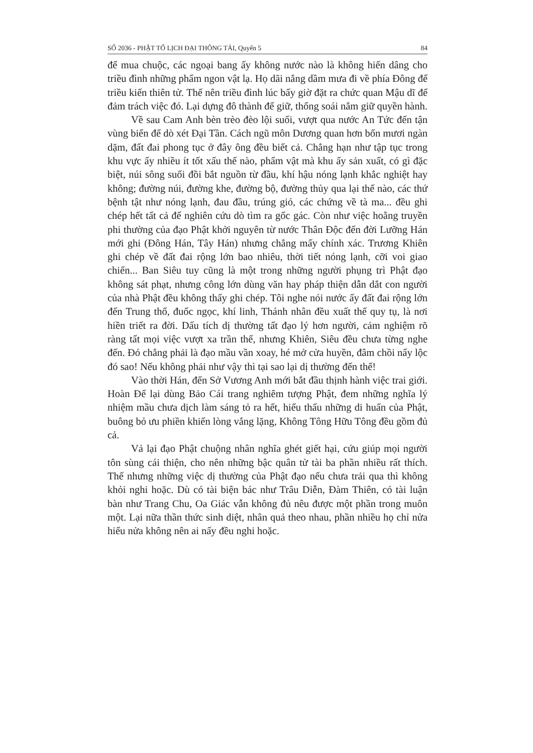SỐ 2036 - PHẬT TỔ LỊCH ĐẠI THÔNG TẢI, Quyển 5 84
để mua chuộc, các ngoại bang ấy không nước nào là không hiến dâng cho triều đình những phẩm ngon vật lạ. Họ dãi nắng dầm mưa đi về phía Đông để triều kiến thiên tử. Thế nên triều đình lúc bấy giờ đặt ra chức quan Mậu dĩ để đảm trách việc đó. Lại dựng đô thành để giữ, thống soái nắm giữ quyền hành.
Về sau Cam Anh bèn trèo đèo lội suối, vượt qua nước An Tức đến tận vùng biển để dò xét Đại Tần. Cách ngũ môn Dương quan hơn bốn mươi ngàn dặm, đất đai phong tục ở đây ông đều biết cả. Chẳng hạn như tập tục trong khu vực ấy nhiều ít tốt xấu thế nào, phẩm vật mà khu ấy sản xuất, có gì đặc biệt, núi sông suối đồi bắt nguồn từ đầu, khí hậu nóng lạnh khắc nghiệt hay không; đường núi, đường khe, đường bộ, đường thủy qua lại thế nào, các thứ bệnh tật như nóng lạnh, đau đầu, trúng gió, các chứng về tà ma... đều ghi chép hết tất cả để nghiên cứu dò tìm ra gốc gác. Còn như việc hoằng truyền phi thường của đạo Phật khởi nguyên từ nước Thân Độc đến đời Lưỡng Hán mới ghi (Đông Hán, Tây Hán) nhưng chẳng mấy chính xác. Trương Khiên ghi chép về đất đai rộng lớn bao nhiêu, thời tiết nóng lạnh, cỡi voi giao chiến... Ban Siêu tuy cũng là một trong những người phụng trì Phật đạo không sát phạt, nhưng công lớn dùng văn hay pháp thiện dẫn dắt con người của nhà Phật đều không thấy ghi chép. Tôi nghe nói nước ấy đất đai rộng lớn đến Trung thổ, đuốc ngọc, khí linh, Thánh nhân đều xuất thế quy tụ, là nơi hiền triết ra đời. Dấu tích dị thường tất đạo lý hơn người, cảm nghiệm rõ ràng tất mọi việc vượt xa trần thế, nhưng Khiên, Siêu đều chưa từng nghe đến. Đó chẳng phải là đạo mầu vần xoay, hé mở cửa huyền, đâm chồi nẩy lộc đó sao! Nếu không phải như vậy thì tại sao lại dị thường đến thế!
Vào thời Hán, đến Sở Vương Anh mới bắt đầu thịnh hành việc trai giới. Hoàn Đế lại dùng Bảo Cái trang nghiêm tượng Phật, đem những nghĩa lý nhiệm mầu chưa dịch làm sáng tỏ ra hết, hiểu thấu những di huấn của Phật, buông bỏ ưu phiền khiến lòng vắng lặng, Không Tông Hữu Tông đều gồm đủ cả.
Vả lại đạo Phật chuộng nhân nghĩa ghét giết hại, cứu giúp mọi người tôn sùng cái thiện, cho nên những bậc quân tử tài ba phần nhiều rất thích. Thế nhưng những việc dị thường của Phật đạo nếu chưa trải qua thì không khỏi nghi hoặc. Dù có tài biện bác như Trâu Diễn, Đàm Thiên, có tài luận bàn như Trang Chu, Oa Giác vẫn không đủ nêu được một phần trong muôn một. Lại nữa thần thức sinh diệt, nhân quả theo nhau, phần nhiều họ chỉ nửa hiểu nửa không nên ai nấy đều nghi hoặc.